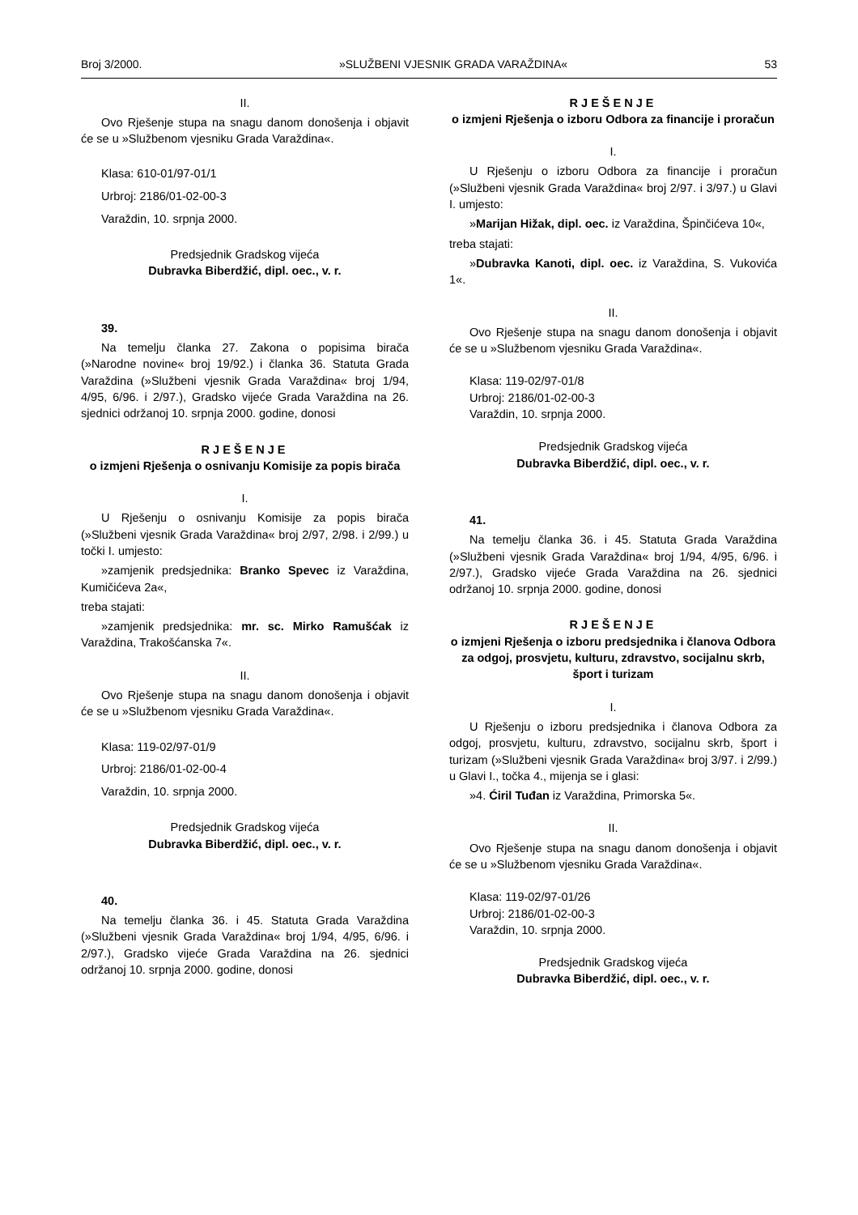Broj 3/2000. »SLUŽBENI VJESNIK GRADA VARAŽDINA« 53
II.
Ovo Rješenje stupa na snagu danom donošenja i objavit će se u »Službenom vjesniku Grada Varaždina«.
Klasa: 610-01/97-01/1
Urbroj: 2186/01-02-00-3
Varaždin, 10. srpnja 2000.
Predsjednik Gradskog vijeća
Dubravka Biberdžić, dipl. oec., v. r.
39.
Na temelju članka 27. Zakona o popisima birača (»Narodne novine« broj 19/92.) i članka 36. Statuta Grada Varaždina (»Službeni vjesnik Grada Varaždina« broj 1/94, 4/95, 6/96. i 2/97.), Gradsko vijeće Grada Varaždina na 26. sjednici održanoj 10. srpnja 2000. godine, donosi
RJEŠENJE
o izmjeni Rješenja o osnivanju Komisije za popis birača
I.
U Rješenju o osnivanju Komisije za popis birača (»Službeni vjesnik Grada Varaždina« broj 2/97, 2/98. i 2/99.) u točki I. umjesto:
»zamjenik predsjednika: Branko Spevec iz Varaždina, Kumičićeva 2a«,
treba stajati:
»zamjenik predsjednika: mr. sc. Mirko Ramušćak iz Varaždina, Trakošćanska 7«.
II.
Ovo Rješenje stupa na snagu danom donošenja i objavit će se u »Službenom vjesniku Grada Varaždina«.
Klasa: 119-02/97-01/9
Urbroj: 2186/01-02-00-4
Varaždin, 10. srpnja 2000.
Predsjednik Gradskog vijeća
Dubravka Biberdžić, dipl. oec., v. r.
40.
Na temelju članka 36. i 45. Statuta Grada Varaždina (»Službeni vjesnik Grada Varaždina« broj 1/94, 4/95, 6/96. i 2/97.), Gradsko vijeće Grada Varaždina na 26. sjednici održanoj 10. srpnja 2000. godine, donosi
RJEŠENJE
o izmjeni Rješenja o izboru Odbora za financije i proračun
I.
U Rješenju o izboru Odbora za financije i proračun (»Službeni vjesnik Grada Varaždina« broj 2/97. i 3/97.) u Glavi I. umjesto:
»Marijan Hižak, dipl. oec. iz Varaždina, Špinčićeva 10«,
treba stajati:
»Dubravka Kanoti, dipl. oec. iz Varaždina, S. Vukovića 1«.
II.
Ovo Rješenje stupa na snagu danom donošenja i objavit će se u »Službenom vjesniku Grada Varaždina«.
Klasa: 119-02/97-01/8
Urbroj: 2186/01-02-00-3
Varaždin, 10. srpnja 2000.
Predsjednik Gradskog vijeća
Dubravka Biberdžić, dipl. oec., v. r.
41.
Na temelju članka 36. i 45. Statuta Grada Varaždina (»Službeni vjesnik Grada Varaždina« broj 1/94, 4/95, 6/96. i 2/97.), Gradsko vijeće Grada Varaždina na 26. sjednici održanoj 10. srpnja 2000. godine, donosi
RJEŠENJE
o izmjeni Rješenja o izboru predsjednika i članova Odbora za odgoj, prosvjetu, kulturu, zdravstvo, socijalnu skrb, šport i turizam
I.
U Rješenju o izboru predsjednika i članova Odbora za odgoj, prosvjetu, kulturu, zdravstvo, socijalnu skrb, šport i turizam (»Službeni vjesnik Grada Varaždina« broj 3/97. i 2/99.) u Glavi I., točka 4., mijenja se i glasi:
»4. Ćiril Tuđan iz Varaždina, Primorska 5«.
II.
Ovo Rješenje stupa na snagu danom donošenja i objavit će se u »Službenom vjesniku Grada Varaždina«.
Klasa: 119-02/97-01/26
Urbroj: 2186/01-02-00-3
Varaždin, 10. srpnja 2000.
Predsjednik Gradskog vijeća
Dubravka Biberdžić, dipl. oec., v. r.